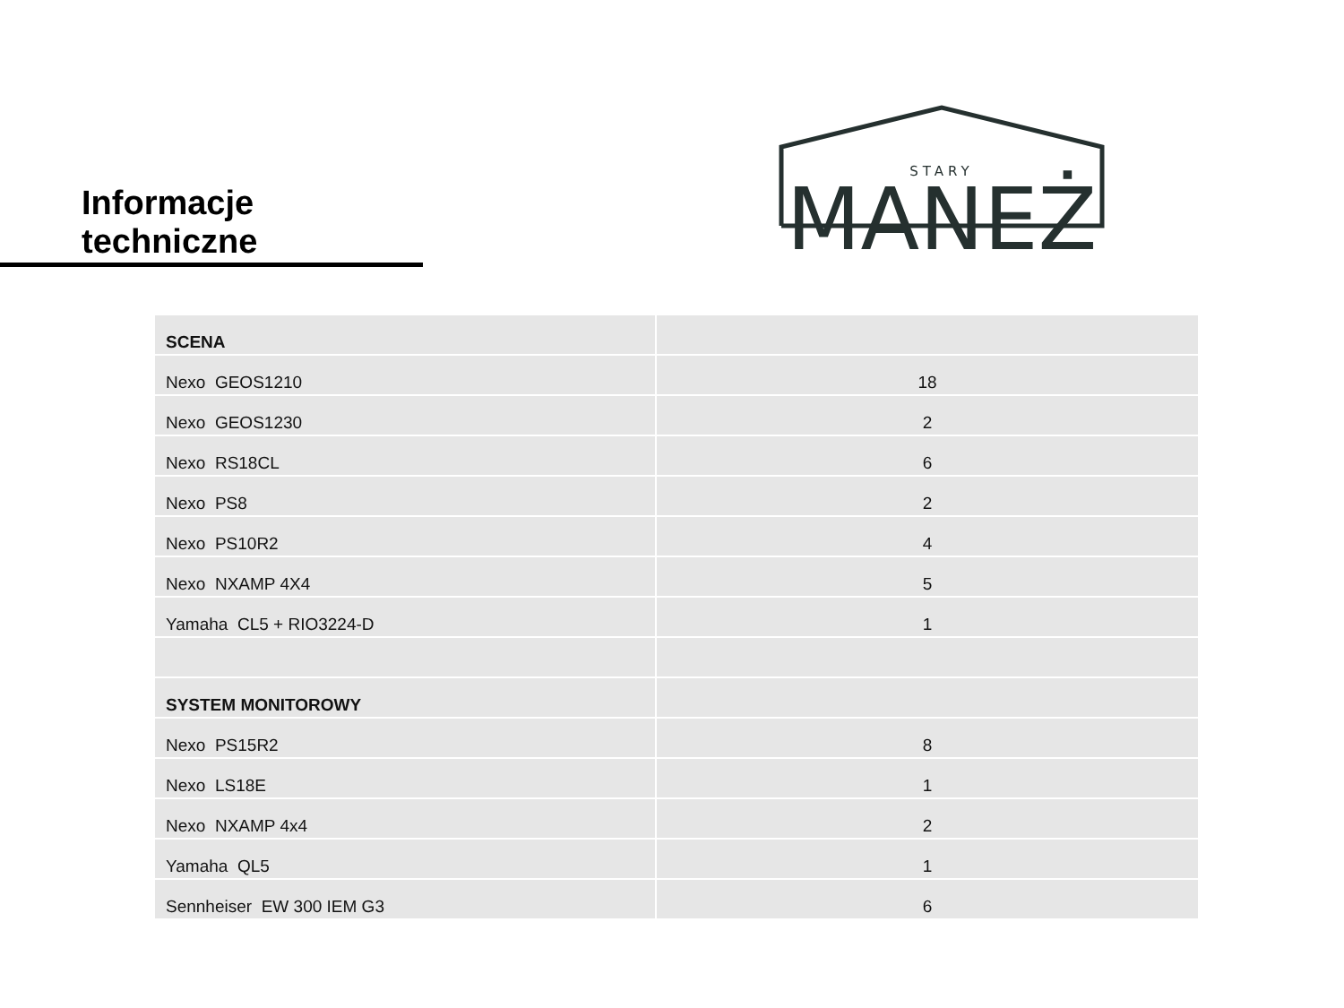Informacje techniczne
STARY
MANEŻ
| SCENA | |
| Nexo GEOS1210 | 18 |
| Nexo GEOS1230 | 2 |
| Nexo RS18CL | 6 |
| Nexo PS8 | 2 |
| Nexo PS10R2 | 4 |
| Nexo NXAMP 4X4 | 5 |
| Yamaha CL5 + RIO3224-D | 1 |
| SYSTEM MONITOROWY | |
| Nexo PS15R2 | 8 |
| Nexo LS18E | 1 |
| Nexo NXAMP 4x4 | 2 |
| Yamaha QL5 | 1 |
| Sennheiser EW 300 IEM G3 | 6 |